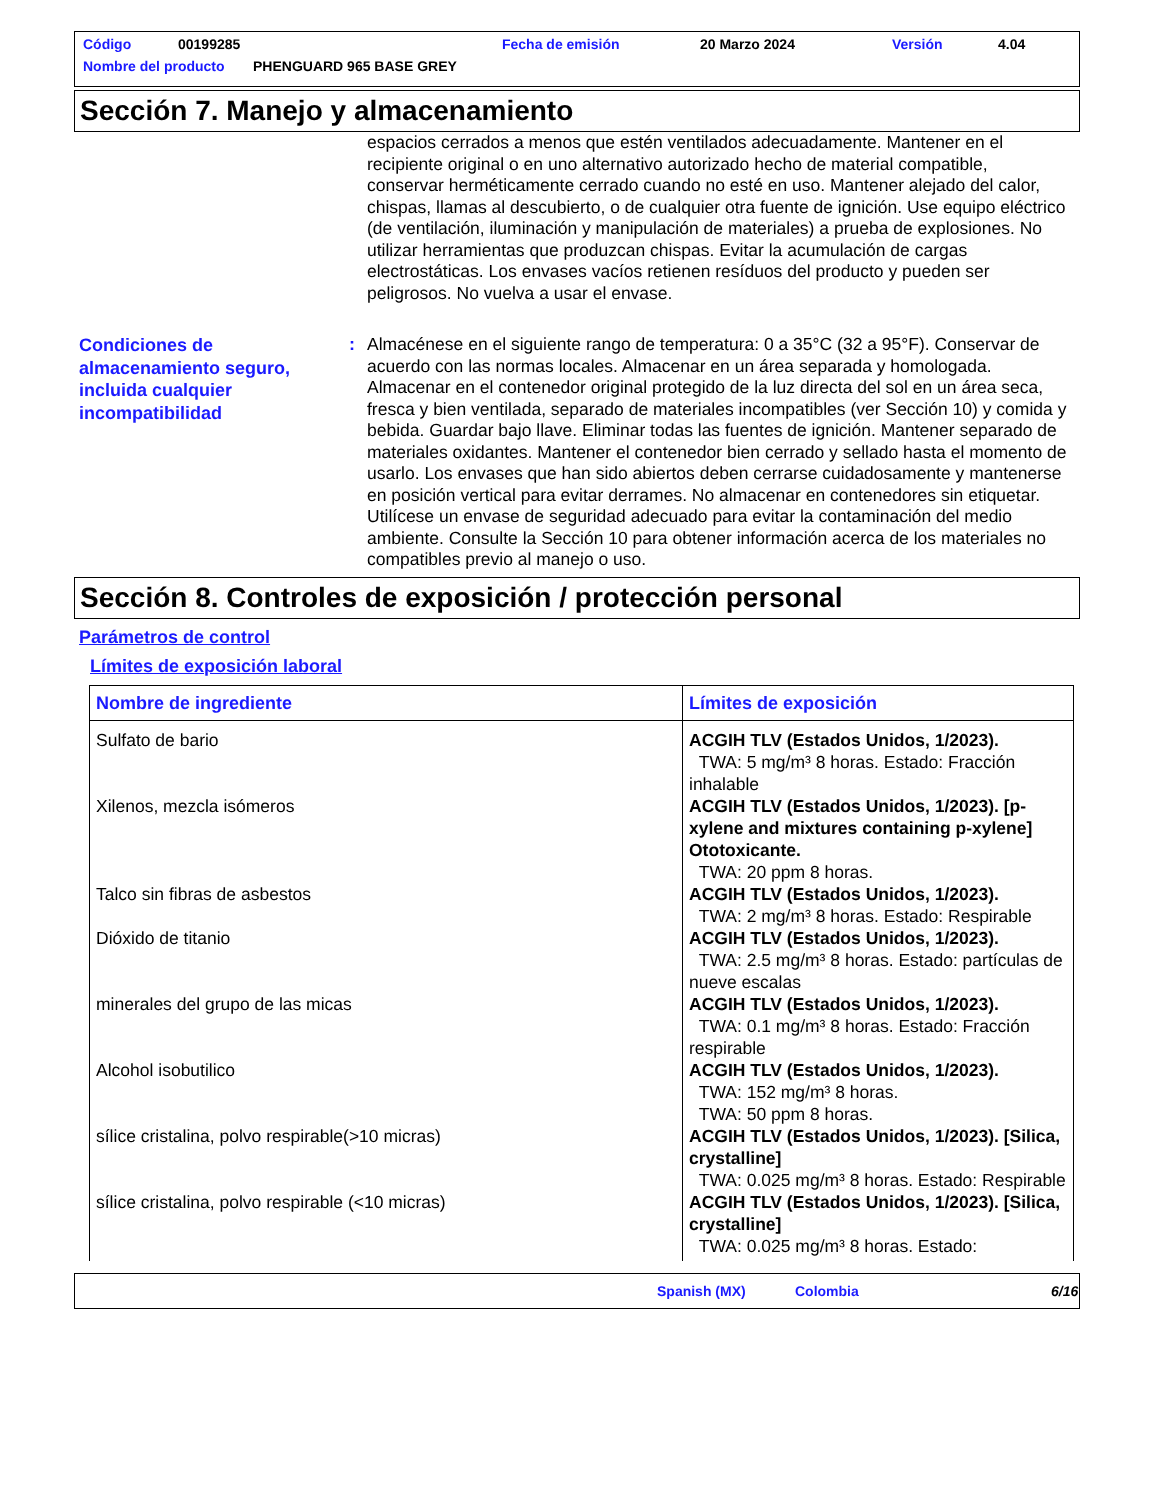Código 00199285 Fecha de emisión 20 Marzo 2024 Versión 4.04
Nombre del producto PHENGUARD 965 BASE GREY
Sección 7. Manejo y almacenamiento
espacios cerrados a menos que estén ventilados adecuadamente. Mantener en el recipiente original o en uno alternativo autorizado hecho de material compatible, conservar herméticamente cerrado cuando no esté en uso. Mantener alejado del calor, chispas, llamas al descubierto, o de cualquier otra fuente de ignición. Use equipo eléctrico (de ventilación, iluminación y manipulación de materiales) a prueba de explosiones. No utilizar herramientas que produzcan chispas. Evitar la acumulación de cargas electrostáticas. Los envases vacíos retienen resíduos del producto y pueden ser peligrosos. No vuelva a usar el envase.
Condiciones de almacenamiento seguro, incluida cualquier incompatibilidad
:
Almacénese en el siguiente rango de temperatura: 0 a 35°C (32 a 95°F). Conservar de acuerdo con las normas locales. Almacenar en un área separada y homologada. Almacenar en el contenedor original protegido de la luz directa del sol en un área seca, fresca y bien ventilada, separado de materiales incompatibles (ver Sección 10) y comida y bebida. Guardar bajo llave. Eliminar todas las fuentes de ignición. Mantener separado de materiales oxidantes. Mantener el contenedor bien cerrado y sellado hasta el momento de usarlo. Los envases que han sido abiertos deben cerrarse cuidadosamente y mantenerse en posición vertical para evitar derrames. No almacenar en contenedores sin etiquetar. Utilícese un envase de seguridad adecuado para evitar la contaminación del medio ambiente. Consulte la Sección 10 para obtener información acerca de los materiales no compatibles previo al manejo o uso.
Sección 8. Controles de exposición / protección personal
Parámetros de control
Límites de exposición laboral
| Nombre de ingrediente | Límites de exposición |
| --- | --- |
| Sulfato de bario | ACGIH TLV (Estados Unidos, 1/2023). TWA: 5 mg/m³ 8 horas. Estado: Fracción inhalable |
| Xilenos, mezcla isómeros | ACGIH TLV (Estados Unidos, 1/2023). [p-xylene and mixtures containing p-xylene] Ototoxicante. TWA: 20 ppm 8 horas. |
| Talco sin fibras de asbestos | ACGIH TLV (Estados Unidos, 1/2023). TWA: 2 mg/m³ 8 horas. Estado: Respirable |
| Dióxido de titanio | ACGIH TLV (Estados Unidos, 1/2023). TWA: 2.5 mg/m³ 8 horas. Estado: partículas de nueve escalas |
| minerales del grupo de las micas | ACGIH TLV (Estados Unidos, 1/2023). TWA: 0.1 mg/m³ 8 horas. Estado: Fracción respirable |
| Alcohol isobutilico | ACGIH TLV (Estados Unidos, 1/2023). TWA: 152 mg/m³ 8 horas. TWA: 50 ppm 8 horas. |
| sílice cristalina, polvo respirable(>10 micras) | ACGIH TLV (Estados Unidos, 1/2023). [Silica, crystalline] TWA: 0.025 mg/m³ 8 horas. Estado: Respirable |
| sílice cristalina, polvo respirable (<10 micras) | ACGIH TLV (Estados Unidos, 1/2023). [Silica, crystalline] TWA: 0.025 mg/m³ 8 horas. Estado: |
Spanish (MX) Colombia 6/16